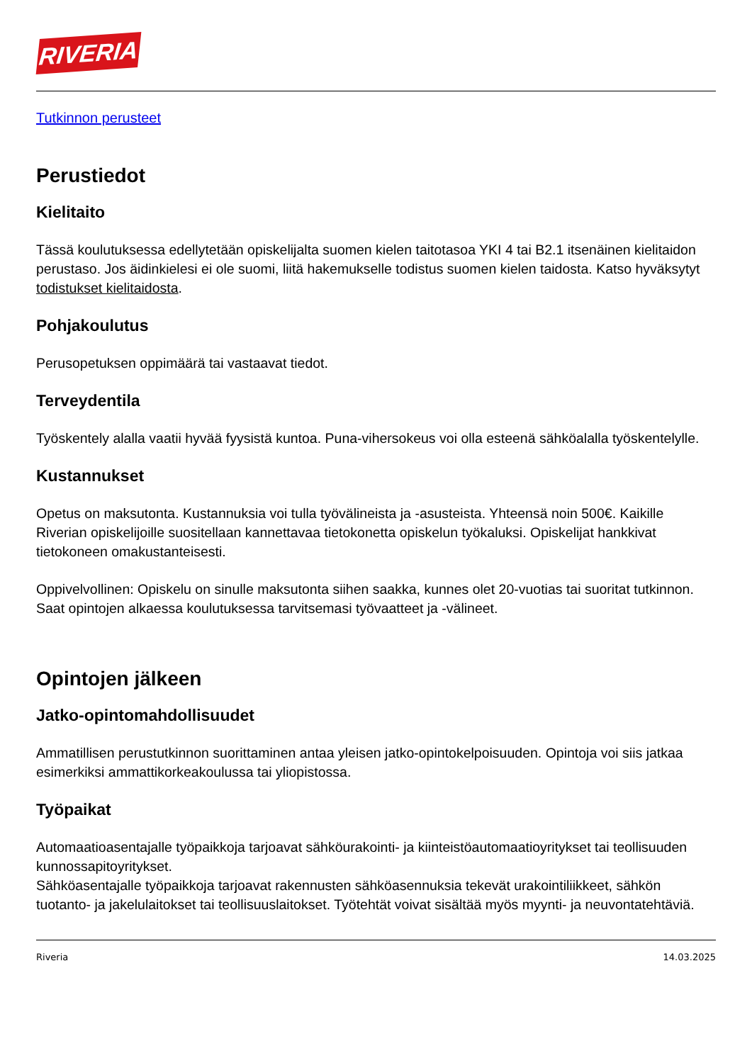RIVERIA
Tutkinnon perusteet
Perustiedot
Kielitaito
Tässä koulutuksessa edellytetään opiskelijalta suomen kielen taitotasoa YKI 4 tai B2.1 itsenäinen kielitaidon perustaso. Jos äidinkielesi ei ole suomi, liitä hakemukselle todistus suomen kielen taidosta. Katso hyväksytyt todistukset kielitaidosta.
Pohjakoulutus
Perusopetuksen oppimäärä tai vastaavat tiedot.
Terveydentila
Työskentely alalla vaatii hyvää fyysistä kuntoa. Puna-vihersokeus voi olla esteenä sähköalalla työskentelylle.
Kustannukset
Opetus on maksutonta. Kustannuksia voi tulla työvälineista ja -asusteista. Yhteensä noin 500€. Kaikille Riverian opiskelijoille suositellaan kannettavaa tietokonetta opiskelun työkaluksi. Opiskelijat hankkivat tietokoneen omakustanteisesti.
Oppivelvollinen: Opiskelu on sinulle maksutonta siihen saakka, kunnes olet 20-vuotias tai suoritat tutkinnon. Saat opintojen alkaessa koulutuksessa tarvitsemasi työvaatteet ja -välineet.
Opintojen jälkeen
Jatko-opintomahdollisuudet
Ammatillisen perustutkinnon suorittaminen antaa yleisen jatko-opintokelpoisuuden. Opintoja voi siis jatkaa esimerkiksi ammattikorkeakoulussa tai yliopistossa.
Työpaikat
Automaatioasentajalle työpaikkoja tarjoavat sähköurakointi- ja kiinteistöautomaatioyritykset tai teollisuuden kunnossapitoyritykset.
Sähköasentajalle työpaikkoja tarjoavat rakennusten sähköasennuksia tekevät urakointiliikkeet, sähkön tuotanto- ja jakelulaitokset tai teollisuuslaitokset. Työtehtät voivat sisältää myös myynti- ja neuvontatehtäviä.
Riveria 14.03.2025